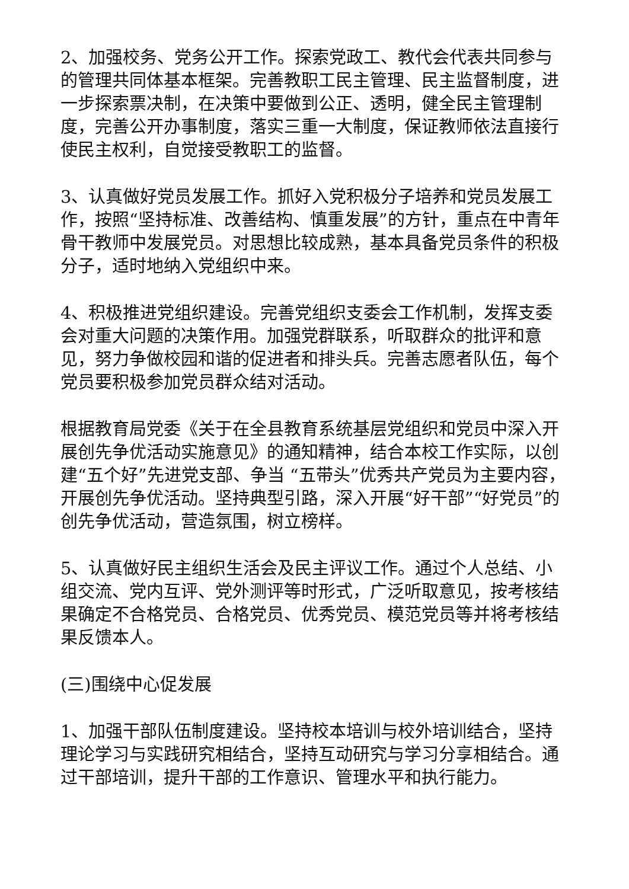2、加强校务、党务公开工作。探索党政工、教代会代表共同参与的管理共同体基本框架。完善教职工民主管理、民主监督制度，进一步探索票决制，在决策中要做到公正、透明，健全民主管理制度，完善公开办事制度，落实三重一大制度，保证教师依法直接行使民主权利，自觉接受教职工的监督。
3、认真做好党员发展工作。抓好入党积极分子培养和党员发展工作，按照“坚持标准、改善结构、慎重发展”的方针，重点在中青年骨干教师中发展党员。对思想比较成熟，基本具备党员条件的积极分子，适时地纳入党组织中来。
4、积极推进党组织建设。完善党组织支委会工作机制，发挥支委会对重大问题的决策作用。加强党群联系，听取群众的批评和意见，努力争做校园和谐的促进者和排头兵。完善志愿者队伍，每个党员要积极参加党员群众结对活动。
根据教育局党委《关于在全县教育系统基层党组织和党员中深入开展创先争优活动实施意见》的通知精神，结合本校工作实际，以创建“五个好”先进党支部、争当 “五带头”优秀共产党员为主要内容，开展创先争优活动。坚持典型引路，深入开展“好干部”“好党员”的创先争优活动，营造氛围，树立榜样。
5、认真做好民主组织生活会及民主评议工作。通过个人总结、小组交流、党内互评、党外测评等时形式，广泛听取意见，按考核结果确定不合格党员、合格党员、优秀党员、模范党员等并将考核结果反馈本人。
(三)围绕中心促发展
1、加强干部队伍制度建设。坚持校本培训与校外培训结合，坚持理论学习与实践研究相结合，坚持互动研究与学习分享相结合。通过干部培训，提升干部的工作意识、管理水平和执行能力。